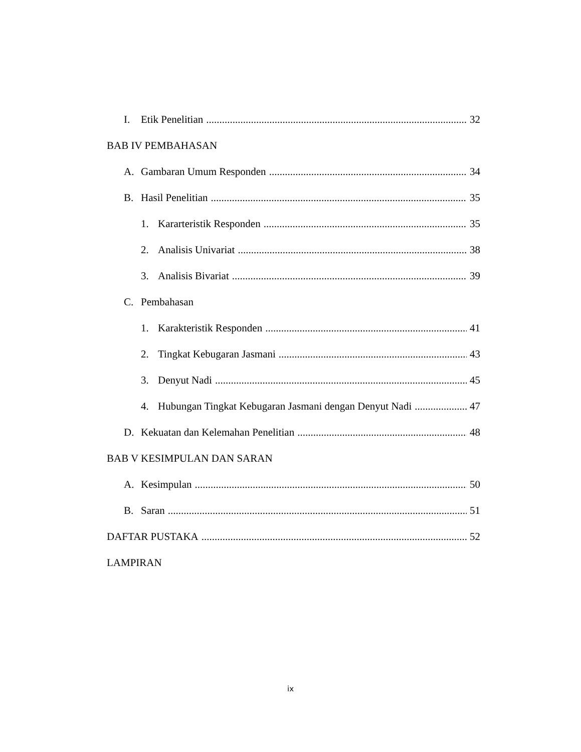I. Etik Penelitian 32
BAB IV PEMBAHASAN
A. Gambaran Umum Responden 34
B. Hasil Penelitian 35
1. Kararteristik Responden 35
2. Analisis Univariat 38
3. Analisis Bivariat 39
C. Pembahasan
1. Karakteristik Responden 41
2. Tingkat Kebugaran Jasmani 43
3. Denyut Nadi 45
4. Hubungan Tingkat Kebugaran Jasmani dengan Denyut Nadi 47
D. Kekuatan dan Kelemahan Penelitian 48
BAB V KESIMPULAN DAN SARAN
A. Kesimpulan 50
B. Saran 51
DAFTAR PUSTAKA 52
LAMPIRAN
ix